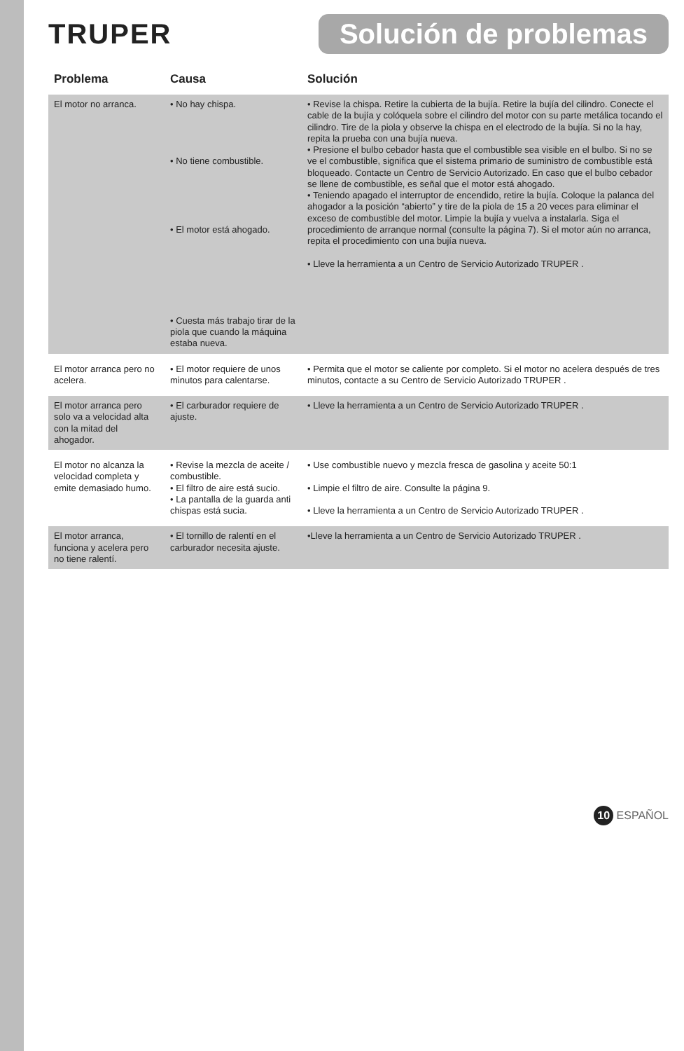TRUPER
Solución de problemas
| Problema | Causa | Solución |
| --- | --- | --- |
| El motor no arranca. | • No hay chispa. • No tiene combustible. • El motor está ahogado. • Cuesta más trabajo tirar de la piola que cuando la máquina estaba nueva. | • Revise la chispa. Retire la cubierta de la bujía. Retire la bujía del cilindro. Conecte el cable de la bujía y colóquela sobre el cilindro del motor con su parte metálica tocando el cilindro. Tire de la piola y observe la chispa en el electrodo de la bujía. Si no la hay, repita la prueba con una bujía nueva. • Presione el bulbo cebador hasta que el combustible sea visible en el bulbo. Si no se ve el combustible, significa que el sistema primario de suministro de combustible está bloqueado. Contacte un Centro de Servicio Autorizado. En caso que el bulbo cebador se llene de combustible, es señal que el motor está ahogado. • Teniendo apagado el interruptor de encendido, retire la bujía. Coloque la palanca del ahogador a la posición “abierto” y tire de la piola de 15 a 20 veces para eliminar el exceso de combustible del motor. Limpie la bujía y vuelva a instalarla. Siga el procedimiento de arranque normal (consulte la página 7). Si el motor aún no arranca, repita el procedimiento con una bujía nueva. • Lleve la herramienta a un Centro de Servicio Autorizado TRUPER . |
| El motor arranca pero no acelera. | • El motor requiere de unos minutos para calentarse. | • Permita que el motor se caliente por completo. Si el motor no acelera después de tres minutos, contacte a su Centro de Servicio Autorizado TRUPER . |
| El motor arranca pero solo va a velocidad alta con la mitad del ahogador. | • El carburador requiere de ajuste. | • Lleve la herramienta a un Centro de Servicio Autorizado TRUPER . |
| El motor no alcanza la velocidad completa y emite demasiado humo. | • Revise la mezcla de aceite / combustible. • El filtro de aire está sucio. • La pantalla de la guarda anti chispas está sucia. | • Use combustible nuevo y mezcla fresca de gasolina y aceite 50:1 • Limpie el filtro de aire. Consulte la página 9. • Lleve la herramienta a un Centro de Servicio Autorizado TRUPER . |
| El motor arranca, funciona y acelera pero no tiene ralentí. | • El tornillo de ralentí en el carburador necesita ajuste. | •Lleve la herramienta a un Centro de Servicio Autorizado TRUPER . |
10 ESPAÑOL